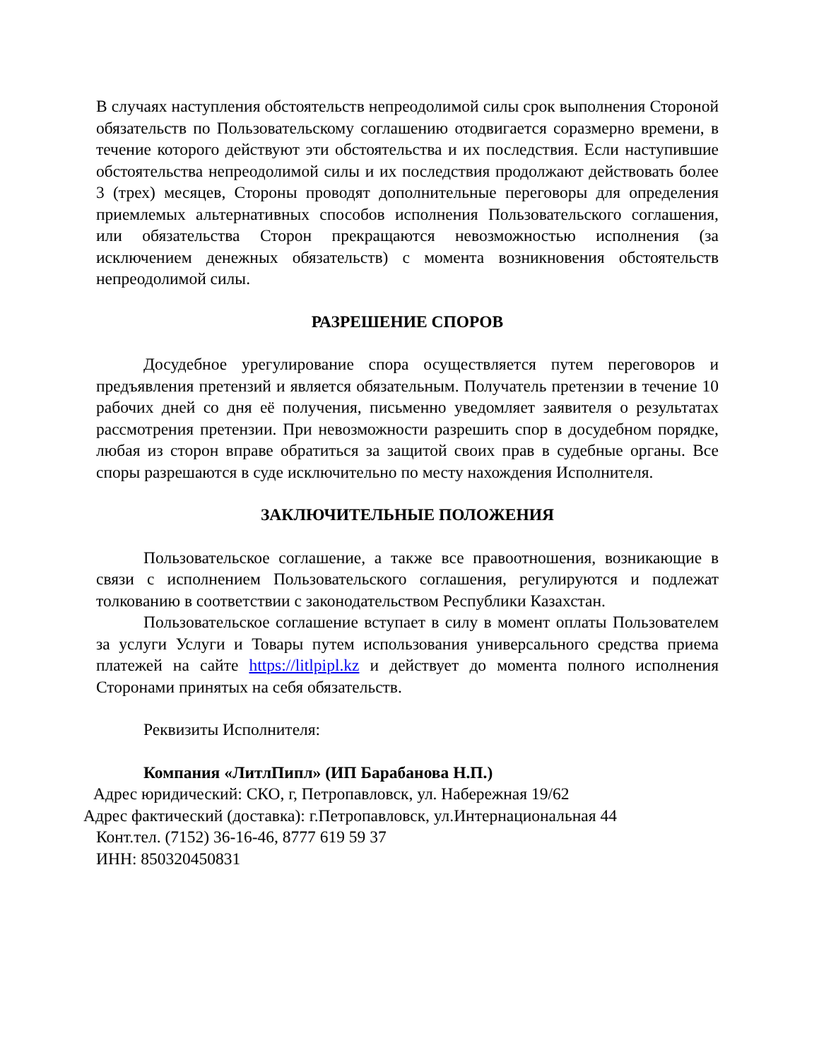В случаях наступления обстоятельств непреодолимой силы срок выполнения Стороной обязательств по Пользовательскому соглашению отодвигается соразмерно времени, в течение которого действуют эти обстоятельства и их последствия. Если наступившие обстоятельства непреодолимой силы и их последствия продолжают действовать более 3 (трех) месяцев, Стороны проводят дополнительные переговоры для определения приемлемых альтернативных способов исполнения Пользовательского соглашения, или обязательства Сторон прекращаются невозможностью исполнения (за исключением денежных обязательств) с момента возникновения обстоятельств непреодолимой силы.
РАЗРЕШЕНИЕ СПОРОВ
Досудебное урегулирование спора осуществляется путем переговоров и предъявления претензий и является обязательным. Получатель претензии в течение 10 рабочих дней со дня её получения, письменно уведомляет заявителя о результатах рассмотрения претензии. При невозможности разрешить спор в досудебном порядке, любая из сторон вправе обратиться за защитой своих прав в судебные органы. Все споры разрешаются в суде исключительно по месту нахождения Исполнителя.
ЗАКЛЮЧИТЕЛЬНЫЕ ПОЛОЖЕНИЯ
Пользовательское соглашение, а также все правоотношения, возникающие в связи с исполнением Пользовательского соглашения, регулируются и подлежат толкованию в соответствии с законодательством Республики Казахстан.
Пользовательское соглашение вступает в силу в момент оплаты Пользователем за услуги Услуги и Товары путем использования универсального средства приема платежей на сайте https://litlpipl.kz и действует до момента полного исполнения Сторонами принятых на себя обязательств.
Реквизиты Исполнителя:
Компания «ЛитлПипл» (ИП Барабанова Н.П.)
Адрес юридический: СКО, г, Петропавловск, ул. Набережная 19/62
Адрес фактический (доставка): г.Петропавловск, ул.Интернациональная 44
Конт.тел. (7152) 36-16-46, 8777 619 59 37
ИНН: 850320450831